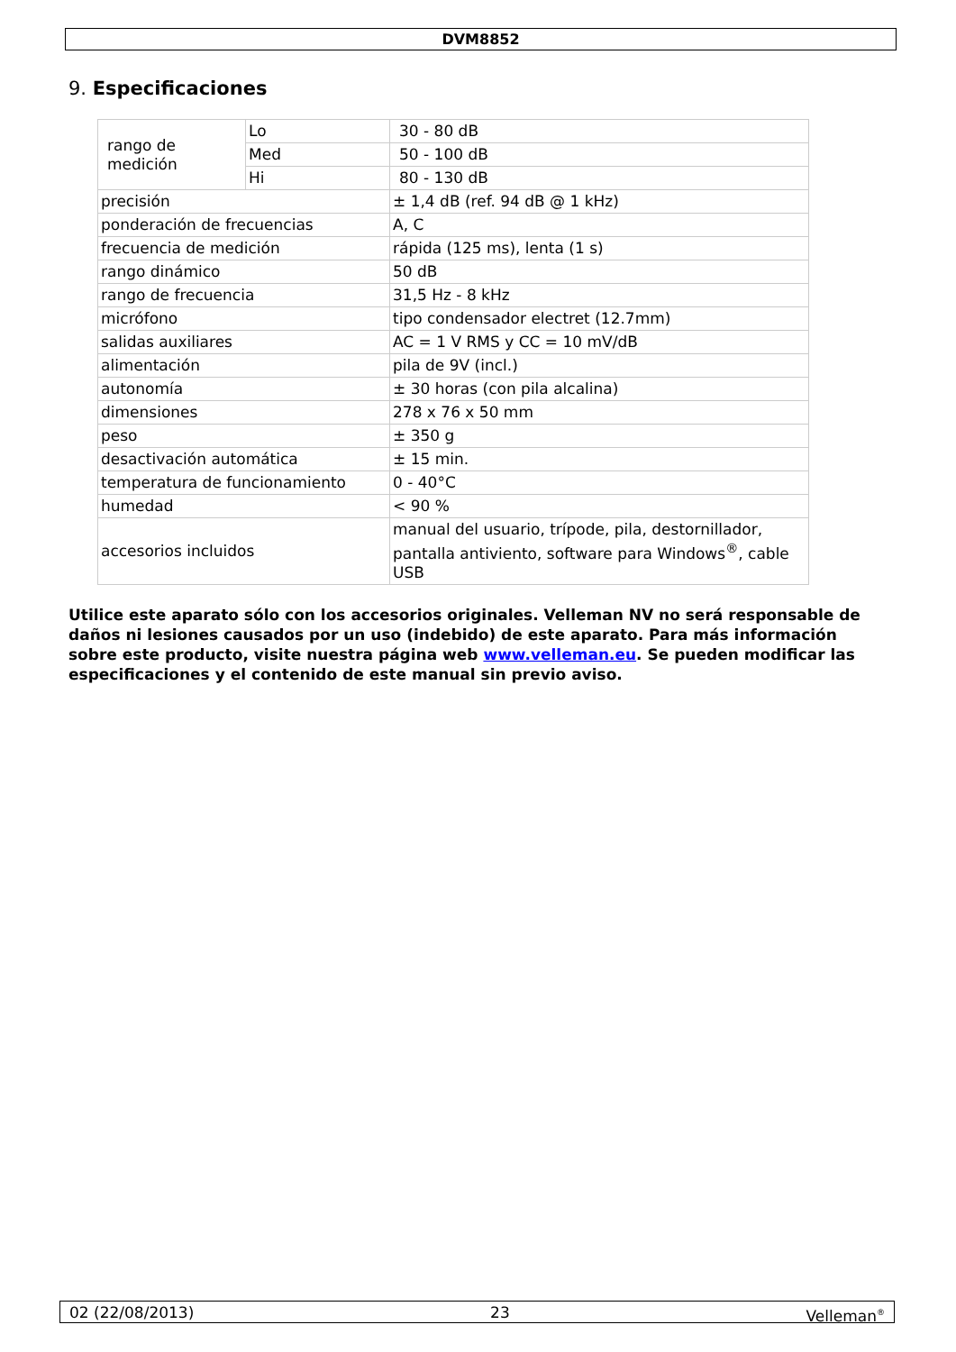DVM8852
9. Especificaciones
| rango de medición | Lo | 30 - 80 dB |
| | Med | 50 - 100 dB |
| | Hi | 80 - 130 dB |
| precisión | | ± 1,4 dB (ref. 94 dB @ 1 kHz) |
| ponderación de frecuencias | | A, C |
| frecuencia de medición | | rápida (125 ms), lenta (1 s) |
| rango dinámico | | 50 dB |
| rango de frecuencia | | 31,5 Hz - 8 kHz |
| micrófono | | tipo condensador electret (12.7mm) |
| salidas auxiliares | | AC = 1 V RMS y CC = 10 mV/dB |
| alimentación | | pila de 9V (incl.) |
| autonomía | | ± 30 horas (con pila alcalina) |
| dimensiones | | 278 x 76 x 50 mm |
| peso | | ± 350 g |
| desactivación automática | | ± 15 min. |
| temperatura de funcionamiento | | 0 - 40°C |
| humedad | | < 90 % |
| accesorios incluidos | | manual del usuario, trípode, pila, destornillador, pantalla antiviento, software para Windows<sup>®</sup>, cable USB |
Utilice este aparato sólo con los accesorios originales. Velleman NV no será responsable de daños ni lesiones causados por un uso (indebido) de este aparato. Para más información sobre este producto, visite nuestra página web www.velleman.eu. Se pueden modificar las especificaciones y el contenido de este manual sin previo aviso.
02 (22/08/2013) 23 Velleman<sup>®</sup>